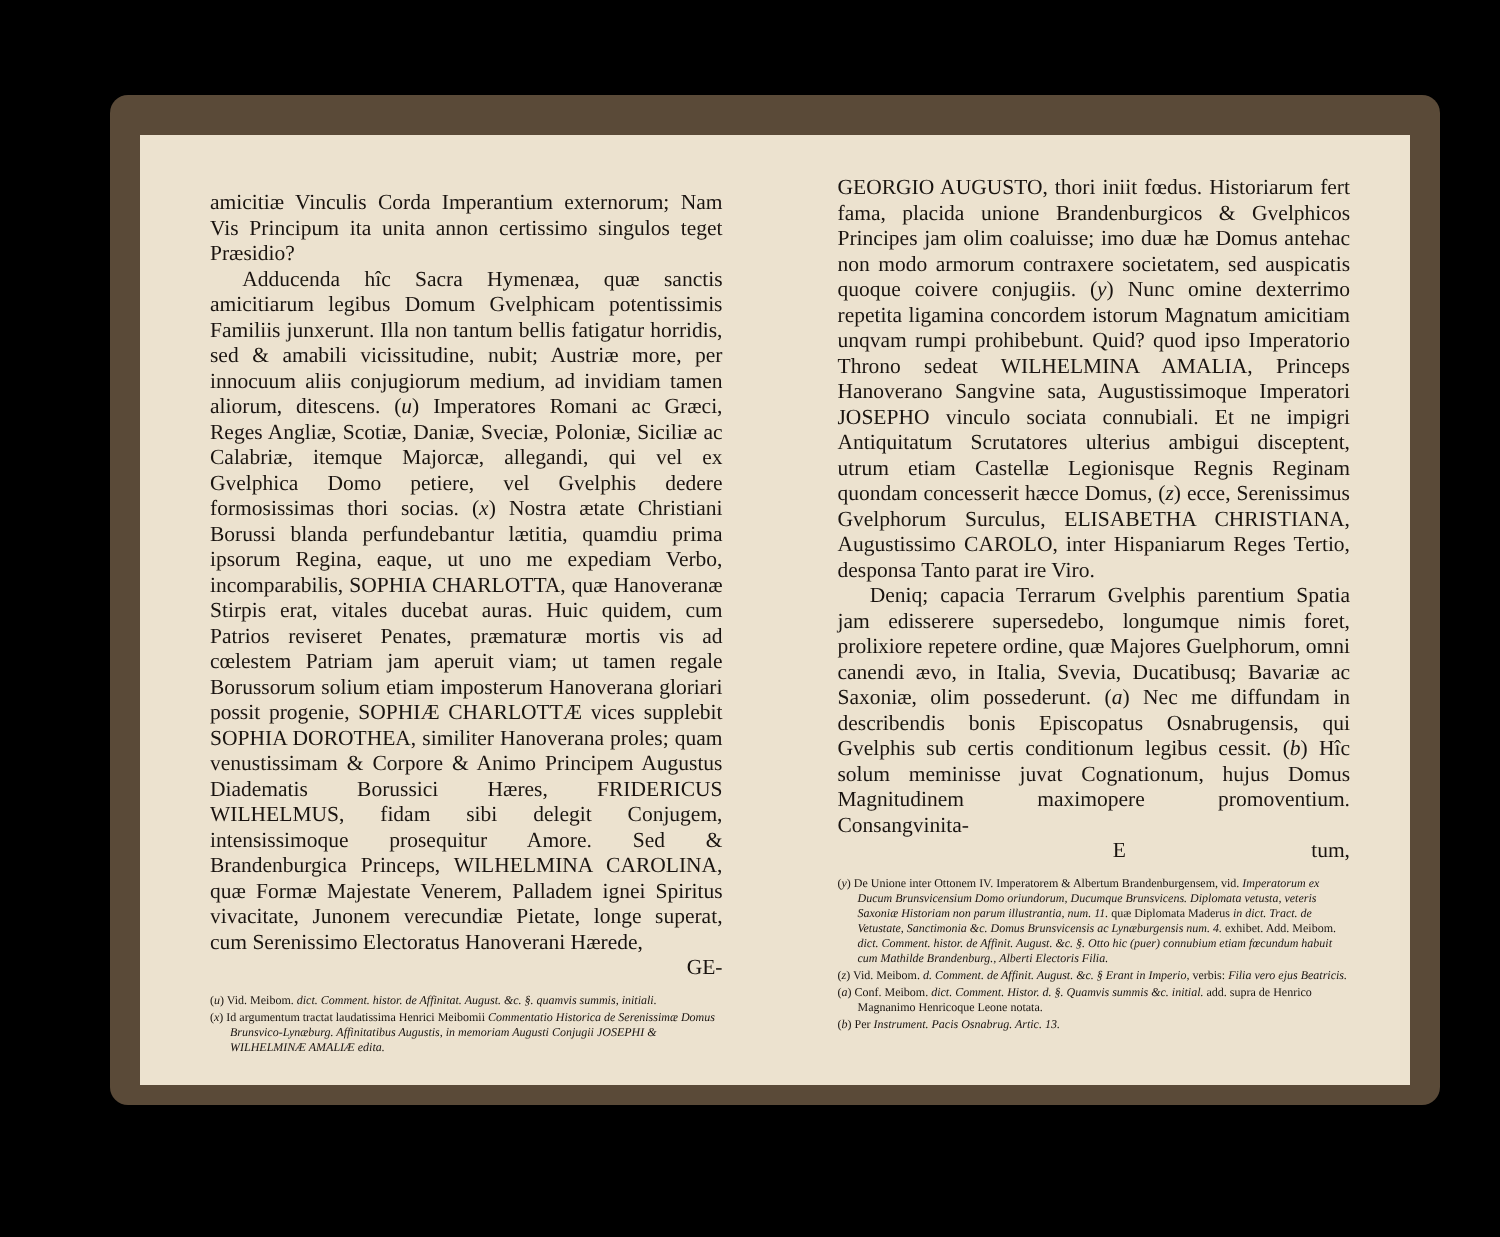amicitiæ Vinculis Corda Imperantium externorum; Nam Vis Principum ita unita annon certissimo singulos teget Præsidio?
Adducenda hîc Sacra Hymenæa, quæ sanctis amicitiarum legibus Domum Gvelphicam potentissimis Familiis junxerunt. Illa non tantum bellis fatigatur horridis, sed & amabili vicissitudine, nubit; Austriæ more, per innocuum aliis conjugiorum medium, ad invidiam tamen aliorum, ditescens. (u) Imperatores Romani ac Græci, Reges Angliæ, Scotiæ, Daniæ, Sveciæ, Poloniæ, Siciliæ ac Calabriæ, itemque Majorcæ, allegandi, qui vel ex Gvelphica Domo petiere, vel Gvelphis dedere formosissimas thori socias. (x) Nostra ætate Christiani Borussi blanda perfundebantur lætitia, quamdiu prima ipsorum Regina, eaque, ut uno me expediam Verbo, incomparabilis, SOPHIA CHARLOTTA, quæ Hanoveranæ Stirpis erat, vitales ducebat auras. Huic quidem, cum Patrios reviseret Penates, præmaturæ mortis vis ad cœlestem Patriam jam aperuit viam; ut tamen regale Borussorum solium etiam imposterum Hanoverana gloriari possit progenie, SOPHIÆ CHARLOTTÆ vices supplebit SOPHIA DOROTHEA, similiter Hanoverana proles; quam venustissimam & Corpore & Animo Principem Augustus Diadematis Borussici Hæres, FRIDERICUS WILHELMUS, fidam sibi delegit Conjugem, intensissimoque prosequitur Amore. Sed & Brandenburgica Princeps, WILHELMINA CAROLINA, quæ Formæ Majestate Venerem, Palladem ignei Spiritus vivacitate, Junonem verecundiæ Pietate, longe superat, cum Serenissimo Electoratus Hanoverani Hærede,
GE-
(u) Vid. Meibom. dict. Comment. histor. de Affinitat. August. &c. §. quamvis summis, initiali.
(x) Id argumentum tractat laudatissima Henrici Meibomii Commentatio Historica de Serenissimæ Domus Brunsvico-Lynæburg. Affinitatibus Augustis, in memoriam Augusti Conjugii JOSEPHI & WILHELMINÆ AMALIÆ edita.
GEORGIO AUGUSTO, thori iniit fœdus. Historiarum fert fama, placida unione Brandenburgicos & Gvelphicos Principes jam olim coaluisse; imo duæ hæ Domus antehac non modo armorum contraxere societatem, sed auspicatis quoque coivere conjugiis. (y) Nunc omine dexterrimo repetita ligamina concordem istorum Magnatum amicitiam unqvam rumpi prohibebunt. Quid? quod ipso Imperatorio Throno sedeat WILHELMINA AMALIA, Princeps Hanoverano Sangvine sata, Augustissimoque Imperatori JOSEPHO vinculo sociata connubiali. Et ne impigri Antiquitatum Scrutatores ulterius ambigui disceptent, utrum etiam Castellæ Legionisque Regnis Reginam quondam concesserit hæcce Domus, (z) ecce, Serenissimus Gvelphorum Surculus, ELISABETHA CHRISTIANA, Augustissimo CAROLO, inter Hispaniarum Reges Tertio, desponsa Tanto parat ire Viro.
Deniq; capacia Terrarum Gvelphis parentium Spatia jam edisserere supersedebo, longumque nimis foret, prolixiore repetere ordine, quæ Majores Guelphorum, omni canendi ævo, in Italia, Svevia, Ducatibusq; Bavariæ ac Saxoniæ, olim possederunt. (a) Nec me diffundam in describendis bonis Episcopatus Osnabrugensis, qui Gvelphis sub certis conditionum legibus cessit. (b) Hîc solum meminisse juvat Cognationum, hujus Domus Magnitudinem maximopere promoventium. Consangvinita-
E tum,
(y) De Unione inter Ottonem IV. Imperatorem & Albertum Brandenburgensem, vid. Imperatorum ex Ducum Brunsvicensium Domo oriundorum, Ducumque Brunsvicens. Diplomata vetusta, veteris Saxoniæ Historiam non parum illustrantia, num. 11. quæ Diplomata Maderus in dict. Tract. de Vetustate, Sanctimonia &c. Domus Brunsvicensis ac Lynæburgensis num. 4. exhibet. Add. Meibom. dict. Comment. histor. de Affinit. August. &c. §. Otto hic (puer) connubium etiam fœcundum habuit cum Mathilde Brandenburg., Alberti Electoris Filia.
(z) Vid. Meibom. d. Comment. de Affinit. August. &c. § Erant in Imperio, verbis: Filia vero ejus Beatricis.
(a) Conf. Meibom. dict. Comment. Histor. d. §. Quamvis summis &c. initial. add. supra de Henrico Magnanimo Henricoque Leone notata.
(b) Per Instrument. Pacis Osnabrug. Artic. 13.